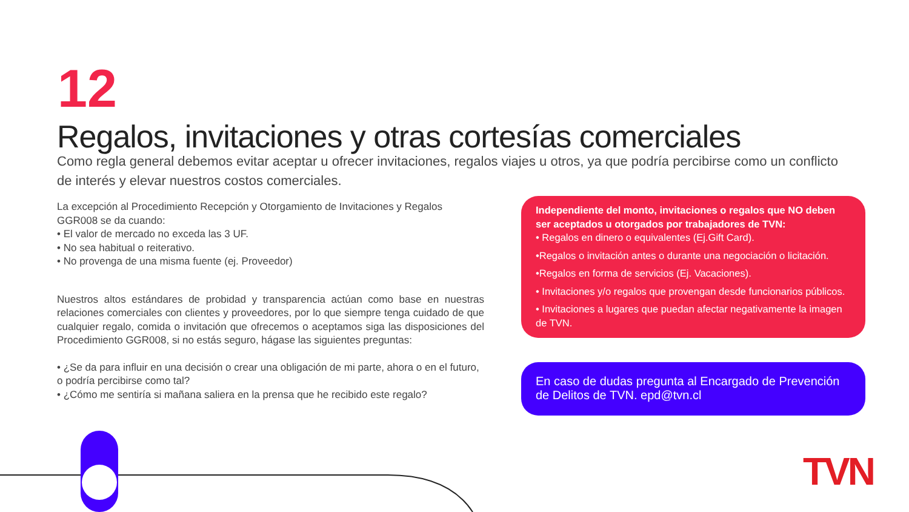12
Regalos, invitaciones y otras cortesías comerciales
Como regla general debemos evitar aceptar u ofrecer invitaciones, regalos viajes u otros, ya que podría percibirse como un conflicto de interés y elevar nuestros costos comerciales.
La excepción al Procedimiento Recepción y Otorgamiento de Invitaciones y Regalos GGR008 se da cuando:
• El valor de mercado no exceda las 3 UF.
• No sea habitual o reiterativo.
• No provenga de una misma fuente (ej. Proveedor)
Nuestros altos estándares de probidad y transparencia actúan como base en nuestras relaciones comerciales con clientes y proveedores, por lo que siempre tenga cuidado de que cualquier regalo, comida o invitación que ofrecemos o aceptamos siga las disposiciones del Procedimiento GGR008, si no estás seguro, hágase las siguientes preguntas:
• ¿Se da para influir en una decisión o crear una obligación de mi parte, ahora o en el futuro, o podría percibirse como tal?
• ¿Cómo me sentiría si mañana saliera en la prensa que he recibido este regalo?
Independiente del monto, invitaciones o regalos que NO deben ser aceptados u otorgados por trabajadores de TVN:
• Regalos en dinero o equivalentes (Ej.Gift Card).
•Regalos o invitación antes o durante una negociación o licitación.
•Regalos en forma de servicios (Ej. Vacaciones).
• Invitaciones y/o regalos que provengan desde funcionarios públicos.
• Invitaciones a lugares que puedan afectar negativamente la imagen de TVN.
En caso de dudas pregunta al Encargado de Prevención de Delitos de TVN. epd@tvn.cl
TVN